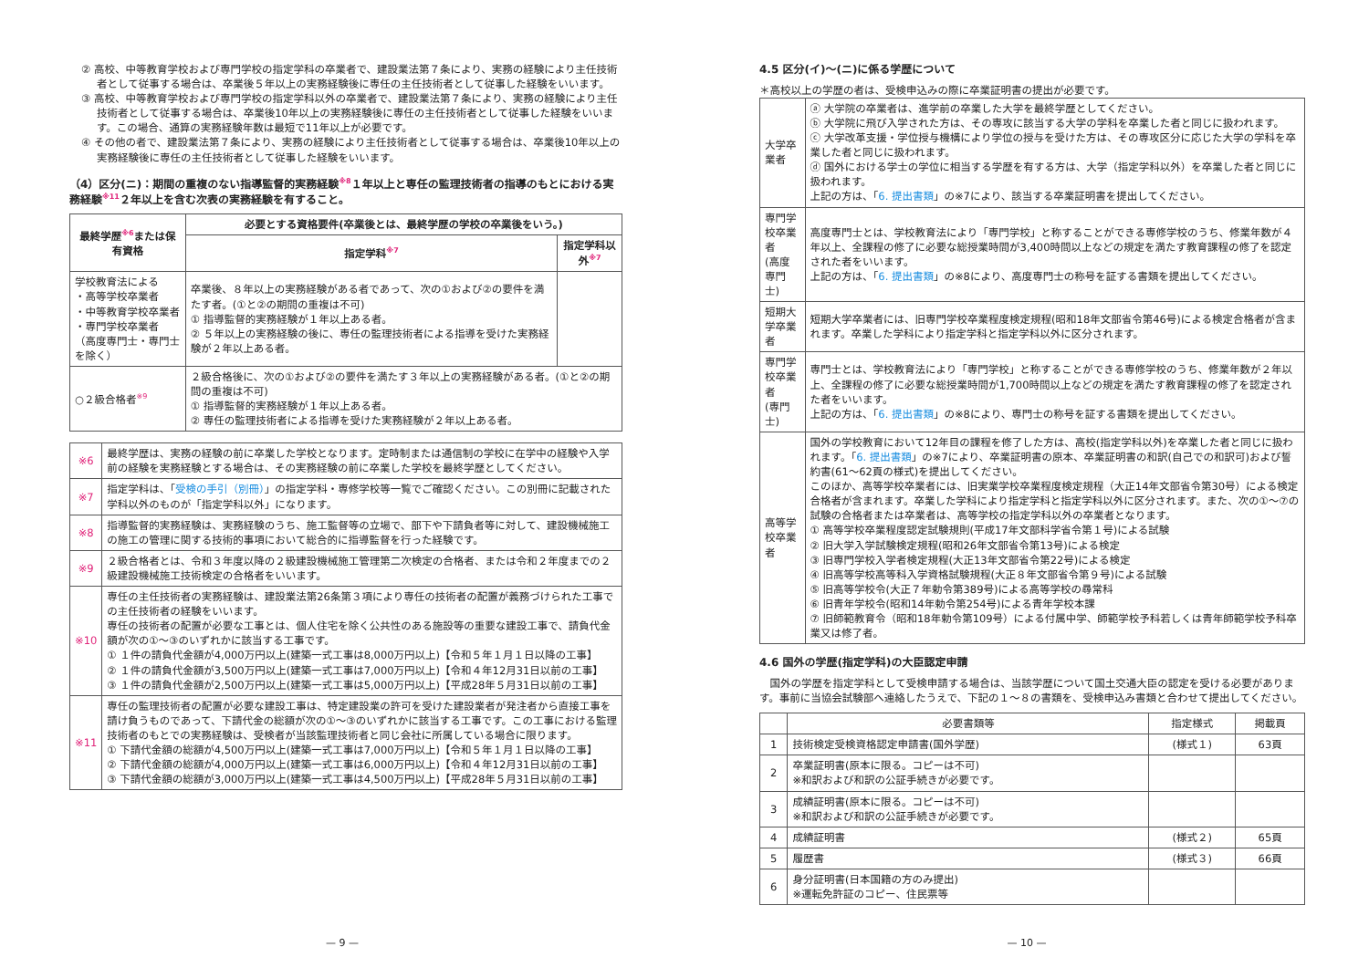② 高校、中等教育学校および専門学校の指定学科の卒業者で、建設業法第７条により、実務の経験により主任技術者として従事する場合は、卒業後５年以上の実務経験後に専任の主任技術者として従事した経験をいいます。
③ 高校、中等教育学校および専門学校の指定学科以外の卒業者で、建設業法第７条により、実務の経験により主任技術者として従事する場合は、卒業後10年以上の実務経験後に専任の主任技術者として従事した経験をいいます。この場合、通算の実務経験年数は最短で11年以上が必要です。
④ その他の者で、建設業法第７条により、実務の経験により主任技術者として従事する場合は、卒業後10年以上の実務経験後に専任の主任技術者として従事した経験をいいます。
（4）区分(ニ)：期間の重複のない指導監督的実務経験<sup>※8</sup>１年以上と専任の監理技術者の指導のもとにおける実務経験<sup>※11</sup>２年以上を含む次表の実務経験を有すること。
| 最終学歴<sup>※6</sup>または保有資格 | 必要とする資格要件(卒業後とは、最終学歴の学校の卒業後をいう。) | |
| --- | --- | --- |
| | 指定学科<sup>※7</sup> | 指定学科以外<sup>※7</sup> |
| 学校教育法による ・高等学校卒業者 ・中等教育学校卒業者 ・専門学校卒業者 （高度専門士・専門士を除く） | 卒業後、８年以上の実務経験がある者であって、次の①および②の要件を満たす者。(①と②の期間の重複は不可) ① 指導監督的実務経験が１年以上ある者。 ② ５年以上の実務経験の後に、専任の監理技術者による指導を受けた実務経験が２年以上ある者。 | |
| ○２級合格者<sup>※9</sup> | ２級合格後に、次の①および②の要件を満たす３年以上の実務経験がある者。(①と②の期間の重複は不可) ① 指導監督的実務経験が１年以上ある者。 ② 専任の監理技術者による指導を受けた実務経験が２年以上ある者。 | |
| ※6 | 最終学歴は、実務の経験の前に卒業した学校となります。定時制または通信制の学校に在学中の経験や入学前の経験を実務経験とする場合は、その実務経験の前に卒業した学校を最終学歴としてください。 |
| ※7 | 指定学科は、「 受検の手引（別冊） 」の指定学科・専修学校等一覧でご確認ください。この別冊に記載された学科以外のものが「指定学科以外」になります。 |
| ※8 | 指導監督的実務経験は、実務経験のうち、施工監督等の立場で、部下や下請負者等に対して、建設機械施工の施工の管理に関する技術的事項において総合的に指導監督を行った経験です。 |
| ※9 | ２級合格者とは、令和３年度以降の２級建設機械施工管理第二次検定の合格者、または令和２年度までの２級建設機械施工技術検定の合格者をいいます。 |
| ※10 | 専任の主任技術者の実務経験は、建設業法第26条第３項により専任の技術者の配置が義務づけられた工事での主任技術者の経験をいいます。 専任の技術者の配置が必要な工事とは、個人住宅を除く公共性のある施設等の重要な建設工事で、請負代金額が次の①～③のいずれかに該当する工事です。 ① １件の請負代金額が4,000万円以上(建築一式工事は8,000万円以上)【令和５年１月１日以降の工事】 ② １件の請負代金額が3,500万円以上(建築一式工事は7,000万円以上)【令和４年12月31日以前の工事】 ③ １件の請負代金額が2,500万円以上(建築一式工事は5,000万円以上)【平成28年５月31日以前の工事】 |
| ※11 | 専任の監理技術者の配置が必要な建設工事は、特定建設業の許可を受けた建設業者が発注者から直接工事を請け負うものであって、下請代金の総額が次の①～③のいずれかに該当する工事です。この工事における監理技術者のもとでの実務経験は、受検者が当該監理技術者と同じ会社に所属している場合に限ります。 ① 下請代金額の総額が4,500万円以上(建築一式工事は7,000万円以上)【令和５年１月１日以降の工事】 ② 下請代金額の総額が4,000万円以上(建築一式工事は6,000万円以上)【令和４年12月31日以前の工事】 ③ 下請代金額の総額が3,000万円以上(建築一式工事は4,500万円以上)【平成28年５月31日以前の工事】 |
— 9 —
4.5 区分(イ)～(ニ)に係る学歴について
＊高校以上の学歴の者は、受検申込みの際に卒業証明書の提出が必要です。
| 大学卒業者 | ⓐ 大学院の卒業者は、進学前の卒業した大学を最終学歴としてください。 ⓑ 大学院に飛び入学された方は、その専攻に該当する大学の学科を卒業した者と同じに扱われます。 ⓒ 大学改革支援・学位授与機構により学位の授与を受けた方は、その専攻区分に応じた大学の学科を卒業した者と同じに扱われます。 ⓓ 国外における学士の学位に相当する学歴を有する方は、大学（指定学科以外）を卒業した者と同じに扱われます。 上記の方は、「 6. 提出書類 」の※7により、該当する卒業証明書を提出してください。 |
| 専門学校卒業者 (高度専門士) | 高度専門士とは、学校教育法により「専門学校」と称することができる専修学校のうち、修業年数が４年以上、全課程の修了に必要な総授業時間が3,400時間以上などの規定を満たす教育課程の修了を認定された者をいいます。 上記の方は、「 6. 提出書類 」の※8により、高度専門士の称号を証する書類を提出してください。 |
| 短期大学卒業者 | 短期大学卒業者には、旧専門学校卒業程度検定規程(昭和18年文部省令第46号)による検定合格者が含まれます。卒業した学科により指定学科と指定学科以外に区分されます。 |
| 専門学校卒業者 (専門士) | 専門士とは、学校教育法により「専門学校」と称することができる専修学校のうち、修業年数が２年以上、全課程の修了に必要な総授業時間が1,700時間以上などの規定を満たす教育課程の修了を認定された者をいいます。 上記の方は、「 6. 提出書類 」の※8により、専門士の称号を証する書類を提出してください。 |
| 高等学校卒業者 | 国外の学校教育において12年目の課程を修了した方は、高校(指定学科以外)を卒業した者と同じに扱われます。「 6. 提出書類 」の※7により、卒業証明書の原本、卒業証明書の和訳(自己での和訳可)および誓約書(61～62頁の様式)を提出してください。 このほか、高等学校卒業者には、旧実業学校卒業程度検定規程（大正14年文部省令第30号）による検定合格者が含まれます。卒業した学科により指定学科と指定学科以外に区分されます。また、次の①～⑦の試験の合格者または卒業者は、高等学校の指定学科以外の卒業者となります。 ① 高等学校卒業程度認定試験規則(平成17年文部科学省令第１号)による試験 ② 旧大学入学試験検定規程(昭和26年文部省令第13号)による検定 ③ 旧専門学校入学者検定規程(大正13年文部省令第22号)による検定 ④ 旧高等学校高等科入学資格試験規程(大正８年文部省令第９号)による試験 ⑤ 旧高等学校令(大正７年勅令第389号)による高等学校の尋常科 ⑥ 旧青年学校令(昭和14年勅令第254号)による青年学校本課 ⑦ 旧師範教育令（昭和18年勅令第109号）による付属中学、師範学校予科若しくは青年師範学校予科卒業又は修了者。 |
4.6 国外の学歴(指定学科)の大臣認定申請
　国外の学歴を指定学科として受検申請する場合は、当該学歴について国土交通大臣の認定を受ける必要があります。事前に当協会試験部へ連絡したうえで、下記の１～８の書類を、受検申込み書類と合わせて提出してください。
| | 必要書類等 | 指定様式 | 掲載頁 |
| 1 | 技術検定受検資格認定申請書(国外学歴) | (様式１) | 63頁 |
| 2 | 卒業証明書(原本に限る。コピーは不可) ※和訳および和訳の公証手続きが必要です。 | | |
| 3 | 成績証明書(原本に限る。コピーは不可) ※和訳および和訳の公証手続きが必要です。 | | |
| 4 | 成績証明書 | (様式２) | 65頁 |
| 5 | 履歴書 | (様式３) | 66頁 |
| 6 | 身分証明書(日本国籍の方のみ提出) ※運転免許証のコピー、住民票等 | | |
— 10 —